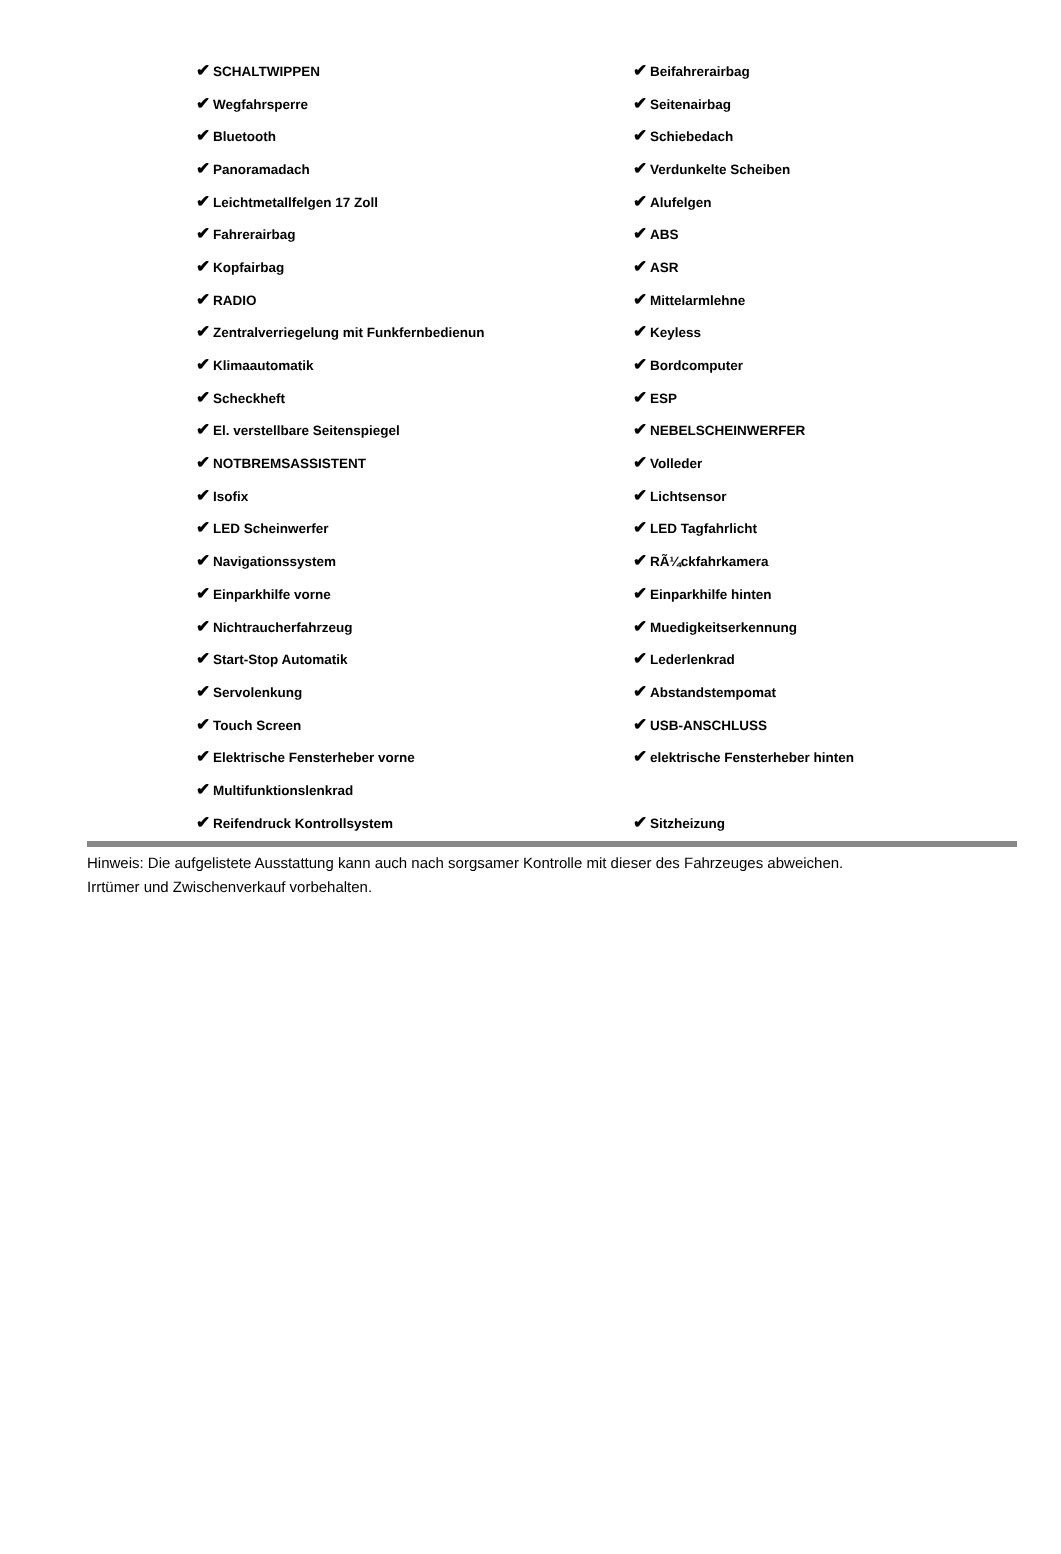| ✔ SCHALTWIPPEN | ✔ Beifahrerairbag |
| ✔ Wegfahrsperre | ✔ Seitenairbag |
| ✔ Bluetooth | ✔ Schiebedach |
| ✔ Panoramadach | ✔ Verdunkelte Scheiben |
| ✔ Leichtmetallfelgen 17 Zoll | ✔ Alufelgen |
| ✔ Fahrerairbag | ✔ ABS |
| ✔ Kopfairbag | ✔ ASR |
| ✔ RADIO | ✔ Mittelarmlehne |
| ✔ Zentralverriegelung mit Funkfernbedienun | ✔ Keyless |
| ✔ Klimaautomatik | ✔ Bordcomputer |
| ✔ Scheckheft | ✔ ESP |
| ✔ El. verstellbare Seitenspiegel | ✔ NEBELSCHEINWERFER |
| ✔ NOTBREMSASSISTENT | ✔ Volleder |
| ✔ Isofix | ✔ Lichtsensor |
| ✔ LED Scheinwerfer | ✔ LED Tagfahrlicht |
| ✔ Navigationssystem | ✔ RÃ¼ckfahrkamera |
| ✔ Einparkhilfe vorne | ✔ Einparkhilfe hinten |
| ✔ Nichtraucherfahrzeug | ✔ Muedigkeitserkennung |
| ✔ Start-Stop Automatik | ✔ Lederlenkrad |
| ✔ Servolenkung | ✔ Abstandstempomat |
| ✔ Touch Screen | ✔ USB-ANSCHLUSS |
| ✔ Elektrische Fensterheber vorne | ✔ elektrische Fensterheber hinten |
| ✔ Multifunktionslenkrad | |
| ✔ Reifendruck Kontrollsystem | ✔ Sitzheizung |
Hinweis: Die aufgelistete Ausstattung kann auch nach sorgsamer Kontrolle mit dieser des Fahrzeuges abweichen. Irrtümer und Zwischenverkauf vorbehalten.